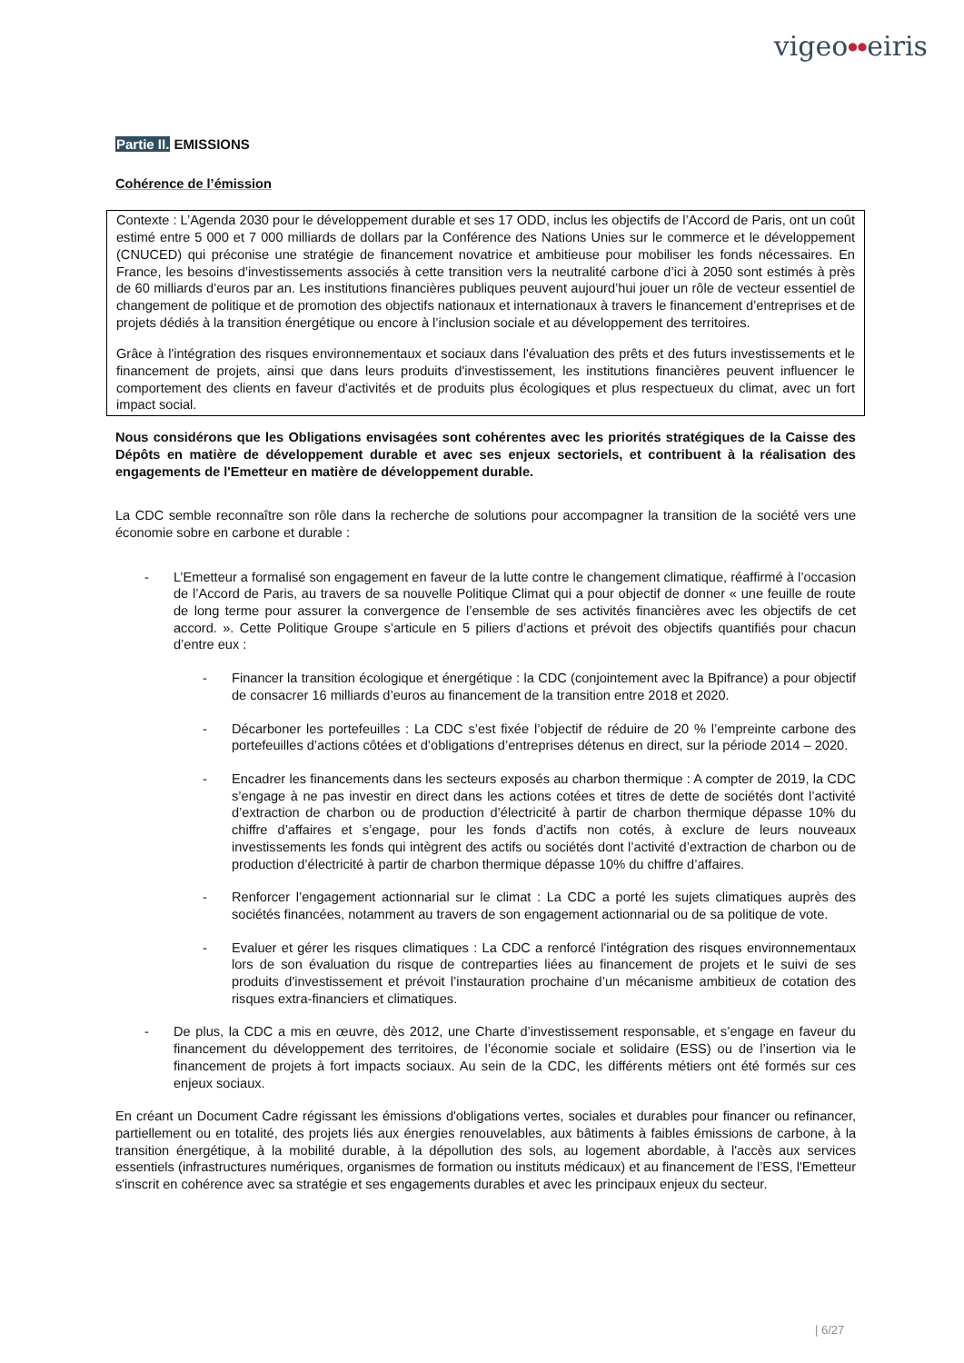vigeo●●eiris
Partie II. EMISSIONS
Cohérence de l’émission
Contexte : L’Agenda 2030 pour le développement durable et ses 17 ODD, inclus les objectifs de l’Accord de Paris, ont un coût estimé entre 5 000 et 7 000 milliards de dollars par la Conférence des Nations Unies sur le commerce et le développement (CNUCED) qui préconise une stratégie de financement novatrice et ambitieuse pour mobiliser les fonds nécessaires. En France, les besoins d’investissements associés à cette transition vers la neutralité carbone d’ici à 2050 sont estimés à près de 60 milliards d’euros par an. Les institutions financières publiques peuvent aujourd’hui jouer un rôle de vecteur essentiel de changement de politique et de promotion des objectifs nationaux et internationaux à travers le financement d’entreprises et de projets dédiés à la transition énergétique ou encore à l’inclusion sociale et au développement des territoires.
Grâce à l'intégration des risques environnementaux et sociaux dans l'évaluation des prêts et des futurs investissements et le financement de projets, ainsi que dans leurs produits d'investissement, les institutions financières peuvent influencer le comportement des clients en faveur d'activités et de produits plus écologiques et plus respectueux du climat, avec un fort impact social.
Nous considérons que les Obligations envisagées sont cohérentes avec les priorités stratégiques de la Caisse des Dépôts en matière de développement durable et avec ses enjeux sectoriels, et contribuent à la réalisation des engagements de l'Emetteur en matière de développement durable.
La CDC semble reconnaître son rôle dans la recherche de solutions pour accompagner la transition de la société vers une économie sobre en carbone et durable :
- L’Emetteur a formalisé son engagement en faveur de la lutte contre le changement climatique, réaffirmé à l’occasion de l’Accord de Paris, au travers de sa nouvelle Politique Climat qui a pour objectif de donner « une feuille de route de long terme pour assurer la convergence de l’ensemble de ses activités financières avec les objectifs de cet accord. ». Cette Politique Groupe s’articule en 5 piliers d’actions et prévoit des objectifs quantifiés pour chacun d’entre eux :
- Financer la transition écologique et énergétique : la CDC (conjointement avec la Bpifrance) a pour objectif de consacrer 16 milliards d’euros au financement de la transition entre 2018 et 2020.
- Décarboner les portefeuilles : La CDC s’est fixée l’objectif de réduire de 20 % l’empreinte carbone des portefeuilles d’actions côtées et d’obligations d’entreprises détenus en direct, sur la période 2014 – 2020.
- Encadrer les financements dans les secteurs exposés au charbon thermique : A compter de 2019, la CDC s’engage à ne pas investir en direct dans les actions cotées et titres de dette de sociétés dont l’activité d’extraction de charbon ou de production d’électricité à partir de charbon thermique dépasse 10% du chiffre d’affaires et s’engage, pour les fonds d’actifs non cotés, à exclure de leurs nouveaux investissements les fonds qui intègrent des actifs ou sociétés dont l’activité d’extraction de charbon ou de production d’électricité à partir de charbon thermique dépasse 10% du chiffre d’affaires.
- Renforcer l’engagement actionnarial sur le climat : La CDC a porté les sujets climatiques auprès des sociétés financées, notamment au travers de son engagement actionnarial ou de sa politique de vote.
- Evaluer et gérer les risques climatiques : La CDC a renforcé l'intégration des risques environnementaux lors de son évaluation du risque de contreparties liées au financement de projets et le suivi de ses produits d'investissement et prévoit l’instauration prochaine d’un mécanisme ambitieux de cotation des risques extra-financiers et climatiques.
- De plus, la CDC a mis en œuvre, dès 2012, une Charte d’investissement responsable, et s’engage en faveur du financement du développement des territoires, de l’économie sociale et solidaire (ESS) ou de l’insertion via le financement de projets à fort impacts sociaux. Au sein de la CDC, les différents métiers ont été formés sur ces enjeux sociaux.
En créant un Document Cadre régissant les émissions d'obligations vertes, sociales et durables pour financer ou refinancer, partiellement ou en totalité, des projets liés aux énergies renouvelables, aux bâtiments à faibles émissions de carbone, à la transition énergétique, à la mobilité durable, à la dépollution des sols, au logement abordable, à l'accès aux services essentiels (infrastructures numériques, organismes de formation ou instituts médicaux) et au financement de l’ESS, l'Emetteur s'inscrit en cohérence avec sa stratégie et ses engagements durables et avec les principaux enjeux du secteur.
| 6/27